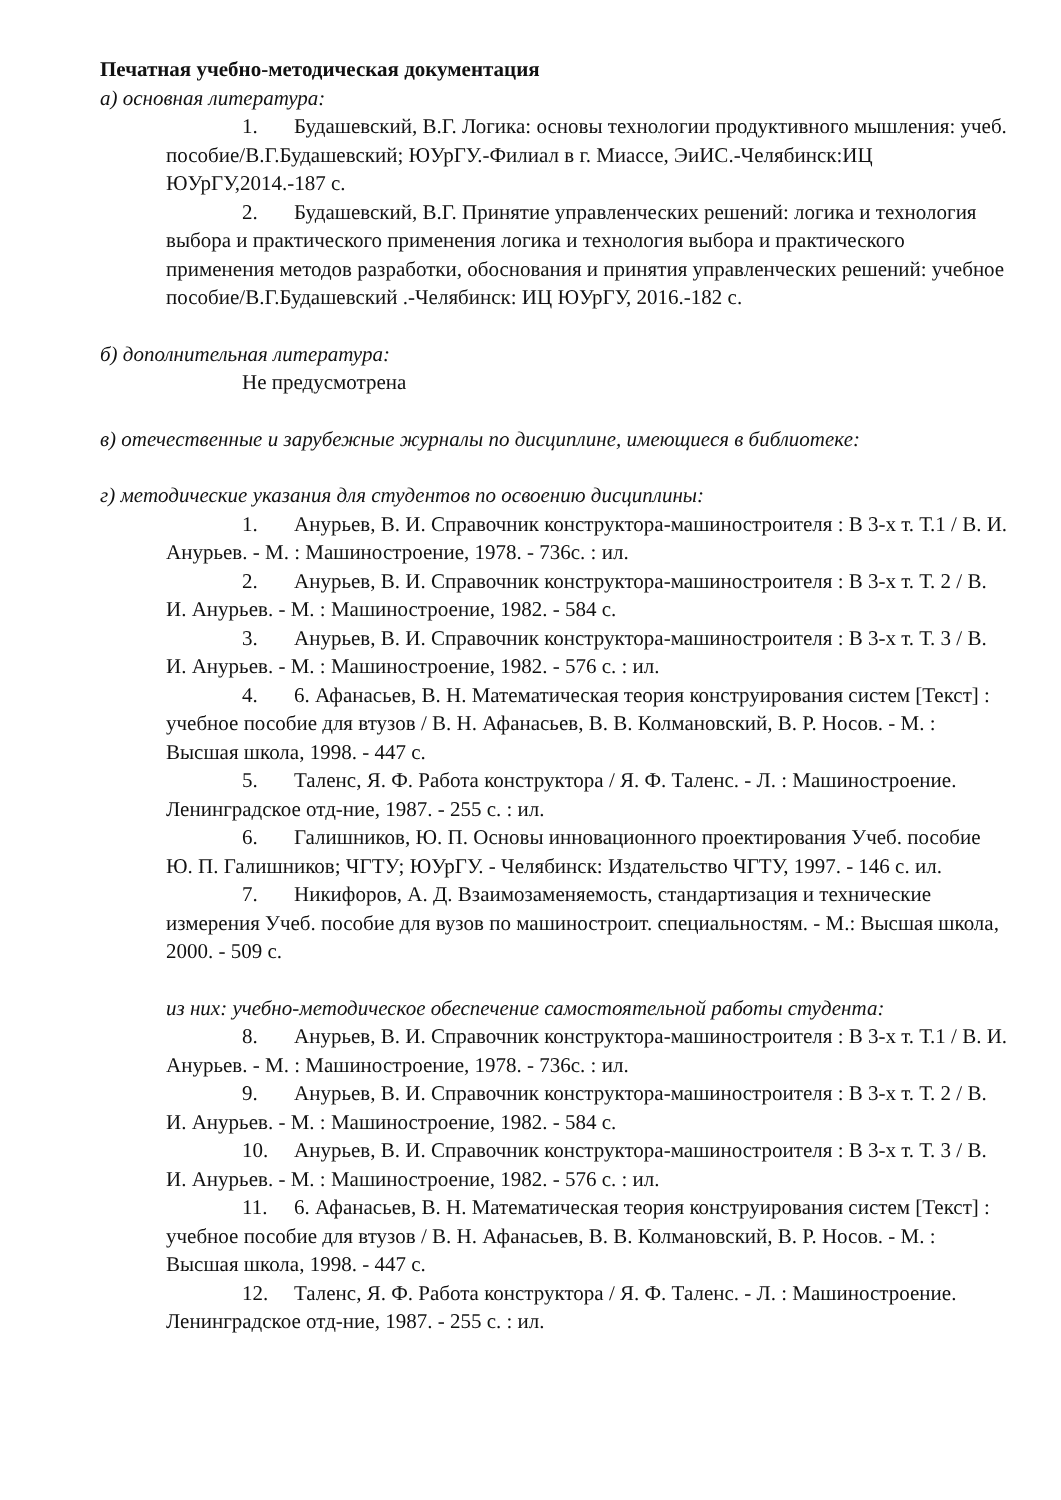Печатная учебно-методическая документация
а) основная литература:
1. Будашевский, В.Г. Логика: основы технологии продуктивного мышления: учеб. пособие/В.Г.Будашевский; ЮУрГУ.-Филиал в г. Миассе, ЭиИС.-Челябинск:ИЦ ЮУрГУ,2014.-187 с.
2. Будашевский, В.Г. Принятие управленческих решений: логика и технология выбора и практического применения логика и технология выбора и практического применения методов разработки, обоснования и принятия управленческих решений: учебное пособие/В.Г.Будашевский .-Челябинск: ИЦ ЮУрГУ, 2016.-182 с.
б) дополнительная литература:
Не предусмотрена
в) отечественные и зарубежные журналы по дисциплине, имеющиеся в библиотеке:
г) методические указания для студентов по освоению дисциплины:
1. Анурьев, В. И. Справочник конструктора-машиностроителя : В 3-х т. Т.1 / В. И. Анурьев. - М. : Машиностроение, 1978. - 736с. : ил.
2. Анурьев, В. И. Справочник конструктора-машиностроителя : В 3-х т. Т. 2 / В. И. Анурьев. - М. : Машиностроение, 1982. - 584 с.
3. Анурьев, В. И. Справочник конструктора-машиностроителя : В 3-х т. Т. 3 / В. И. Анурьев. - М. : Машиностроение, 1982. - 576 с. : ил.
4. 6. Афанасьев, В. Н. Математическая теория конструирования систем [Текст] : учебное пособие для втузов / В. Н. Афанасьев, В. В. Колмановский, В. Р. Носов. - М. : Высшая школа, 1998. - 447 с.
5. Таленс, Я. Ф. Работа конструктора / Я. Ф. Таленс. - Л. : Машиностроение. Ленинградское отд-ние, 1987. - 255 с. : ил.
6. Галишников, Ю. П. Основы инновационного проектирования Учеб. пособие Ю. П. Галишников; ЧГТУ; ЮУрГУ. - Челябинск: Издательство ЧГТУ, 1997. - 146 с. ил.
7. Никифоров, А. Д. Взаимозаменяемость, стандартизация и технические измерения Учеб. пособие для вузов по машиностроит. специальностям. - М.: Высшая школа, 2000. - 509 с.
из них: учебно-методическое обеспечение самостоятельной работы студента:
8. Анурьев, В. И. Справочник конструктора-машиностроителя : В 3-х т. Т.1 / В. И. Анурьев. - М. : Машиностроение, 1978. - 736с. : ил.
9. Анурьев, В. И. Справочник конструктора-машиностроителя : В 3-х т. Т. 2 / В. И. Анурьев. - М. : Машиностроение, 1982. - 584 с.
10. Анурьев, В. И. Справочник конструктора-машиностроителя : В 3-х т. Т. 3 / В. И. Анурьев. - М. : Машиностроение, 1982. - 576 с. : ил.
11. 6. Афанасьев, В. Н. Математическая теория конструирования систем [Текст] : учебное пособие для втузов / В. Н. Афанасьев, В. В. Колмановский, В. Р. Носов. - М. : Высшая школа, 1998. - 447 с.
12. Таленс, Я. Ф. Работа конструктора / Я. Ф. Таленс. - Л. : Машиностроение. Ленинградское отд-ние, 1987. - 255 с. : ил.